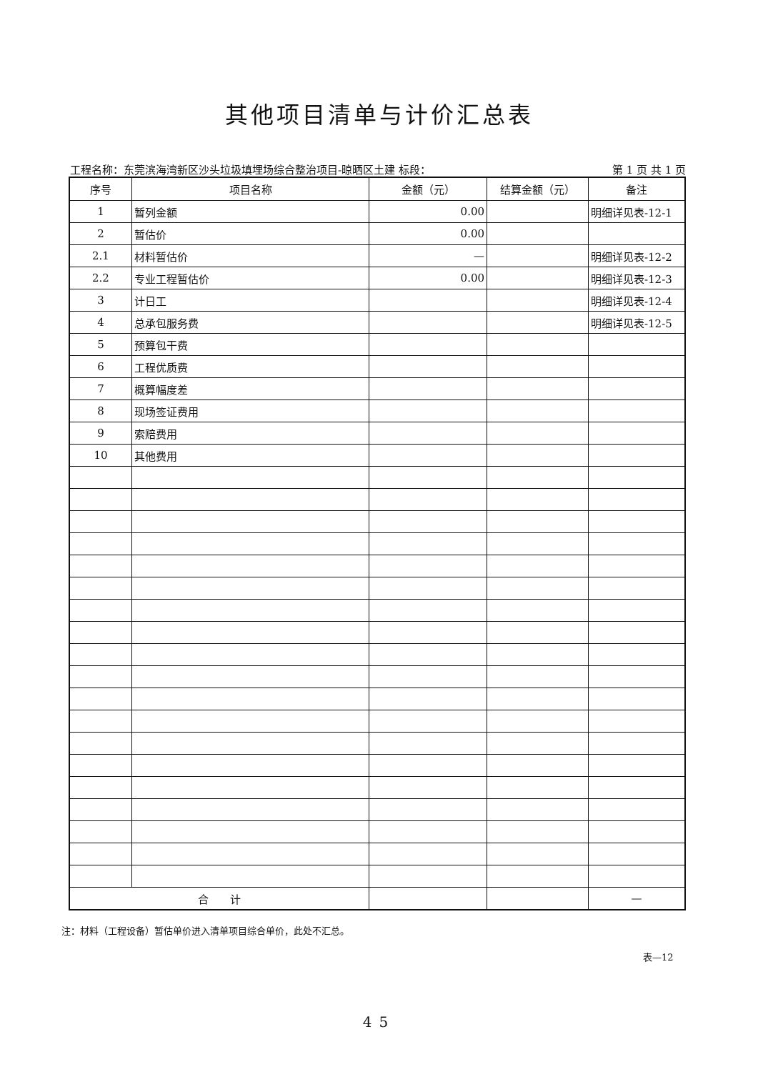其他项目清单与计价汇总表
工程名称：东莞滨海湾新区沙头垃圾填埋场综合整治项目-晾晒区土建 标段： 第 1 页 共 1 页
| 序号 | 项目名称 | 金额（元） | 结算金额（元） | 备注 |
| --- | --- | --- | --- | --- |
| 1 | 暂列金额 | 0.00 | | 明细详见表-12-1 |
| 2 | 暂估价 | 0.00 | | |
| 2.1 | 材料暂估价 | — | | 明细详见表-12-2 |
| 2.2 | 专业工程暂估价 | 0.00 | | 明细详见表-12-3 |
| 3 | 计日工 | | | 明细详见表-12-4 |
| 4 | 总承包服务费 | | | 明细详见表-12-5 |
| 5 | 预算包干费 | | | |
| 6 | 工程优质费 | | | |
| 7 | 概算幅度差 | | | |
| 8 | 现场签证费用 | | | |
| 9 | 索赔费用 | | | |
| 10 | 其他费用 | | | |
| 合 计 | | | | — |
注：材料（工程设备）暂估单价进入清单项目综合单价，此处不汇总。
表—12
45